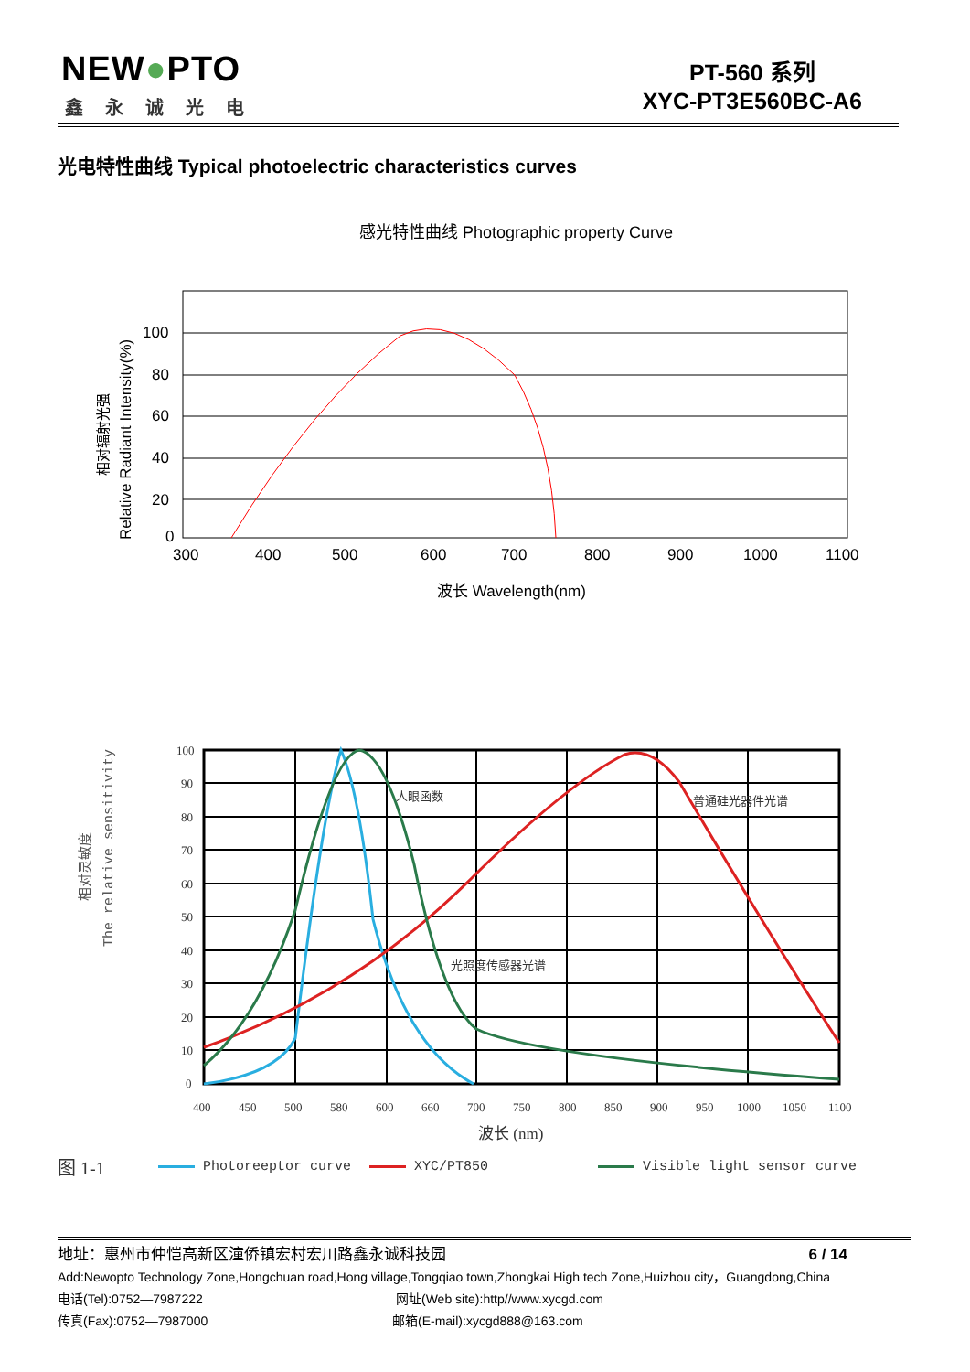NEW●PTO
鑫永诚光电
PT-560 系列
XYC-PT3E560BC-A6
光电特性曲线 Typical photoelectric characteristics curves
感光特性曲线 Photographic property Curve
100
80
60
40
20
0
300
400
500
600
700
800
900
1000
1100
波长 Wavelength(nm)
Relative Radiant Intensity(%)
相对辐射光强
The relative sensitivity
相对灵敏度
100
90
80
70
60
50
40
30
20
10
0
400
450
500
580
600
660
700
750
800
850
900
950
1000
1050
1100
波长 (nm)
人眼函数
普通硅光器件光谱
光照度传感器光谱
图 1-1 Photoreeptor curve XYC/PT850 Visible light sensor curve
地址：惠州市仲恺高新区潼侨镇宏村宏川路鑫永诚科技园 6 / 14
Add:Newopto Technology Zone,Hongchuan road,Hong village,Tongqiao town,Zhongkai High tech Zone,Huizhou city，Guangdong,China
电话(Tel):0752—7987222 网址(Web site):http//www.xycgd.com
传真(Fax):0752—7987000 邮箱(E-mail):xycgd888@163.com